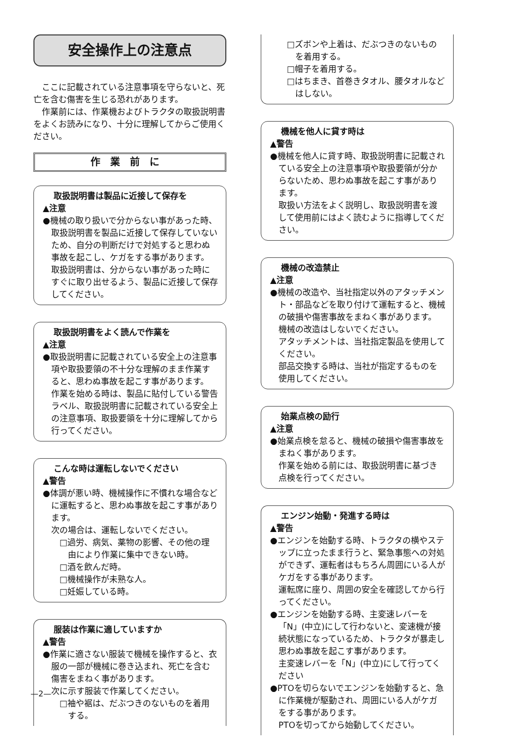安全操作上の注意点
ここに記載されている注意事項を守らないと、死亡を含む傷害を生じる恐れがあります。
作業前には、作業機およびトラクタの取扱説明書をよくお読みになり、十分に理解してからご使用ください。
作業前に
取扱説明書は製品に近接して保存を
▲注意
●機械の取り扱いで分からない事があった時、取扱説明書を製品に近接して保存していないため、自分の判断だけで対処すると思わぬ事故を起こし、ケガをする事があります。
取扱説明書は、分からない事があった時にすぐに取り出せるよう、製品に近接して保存してください。
取扱説明書をよく読んで作業を
▲注意
●取扱説明書に記載されている安全上の注意事項や取扱要領の不十分な理解のまま作業すると、思わぬ事故を起こす事があります。
作業を始める時は、製品に貼付している警告ラベル、取扱説明書に記載されている安全上の注意事項、取扱要領を十分に理解してから行ってください。
こんな時は運転しないでください
▲警告
●体調が悪い時、機械操作に不慣れな場合などに運転すると、思わぬ事故を起こす事があります。
次の場合は、運転しないでください。
□過労、病気、薬物の影響、その他の理由により作業に集中できない時。
□酒を飲んだ時。
□機械操作が未熟な人。
□妊娠している時。
服装は作業に適していますか
▲警告
●作業に適さない服装で機械を操作すると、衣服の一部が機械に巻き込まれ、死亡を含む傷害をまねく事があります。
次に示す服装で作業してください。
□袖や裾は、だぶつきのないものを着用する。
□ズボンや上着は、だぶつきのないものを着用する。
□帽子を着用する。
□はちまき、首巻きタオル、腰タオルなどはしない。
機械を他人に貸す時は
▲警告
●機械を他人に貸す時、取扱説明書に記載されている安全上の注意事項や取扱要領が分からないため、思わぬ事故を起こす事があります。
取扱い方法をよく説明し、取扱説明書を渡して使用前にはよく読むように指導してください。
機械の改造禁止
▲注意
●機械の改造や、当社指定以外のアタッチメント・部品などを取り付けて運転すると、機械の破損や傷害事故をまねく事があります。
機械の改造はしないでください。
アタッチメントは、当社指定製品を使用してください。
部品交換する時は、当社が指定するものを使用してください。
始業点検の励行
▲注意
●始業点検を怠ると、機械の破損や傷害事故をまねく事があります。
作業を始める前には、取扱説明書に基づき点検を行ってください。
エンジン始動・発進する時は
▲警告
●エンジンを始動する時、トラクタの横やステップに立ったまま行うと、緊急事態への対処ができず、運転者はもちろん周囲にいる人がケガをする事があります。
運転席に座り、周囲の安全を確認してから行ってください。
●エンジンを始動する時、主変速レバーを「N」(中立)にして行わないと、変速機が接続状態になっているため、トラクタが暴走し思わぬ事故を起こす事があります。
主変速レバーを「N」(中立)にして行ってください
●PTOを切らないでエンジンを始動すると、急に作業機が駆動され、周囲にいる人がケガをする事があります。
PTOを切ってから始動してください。
—2—